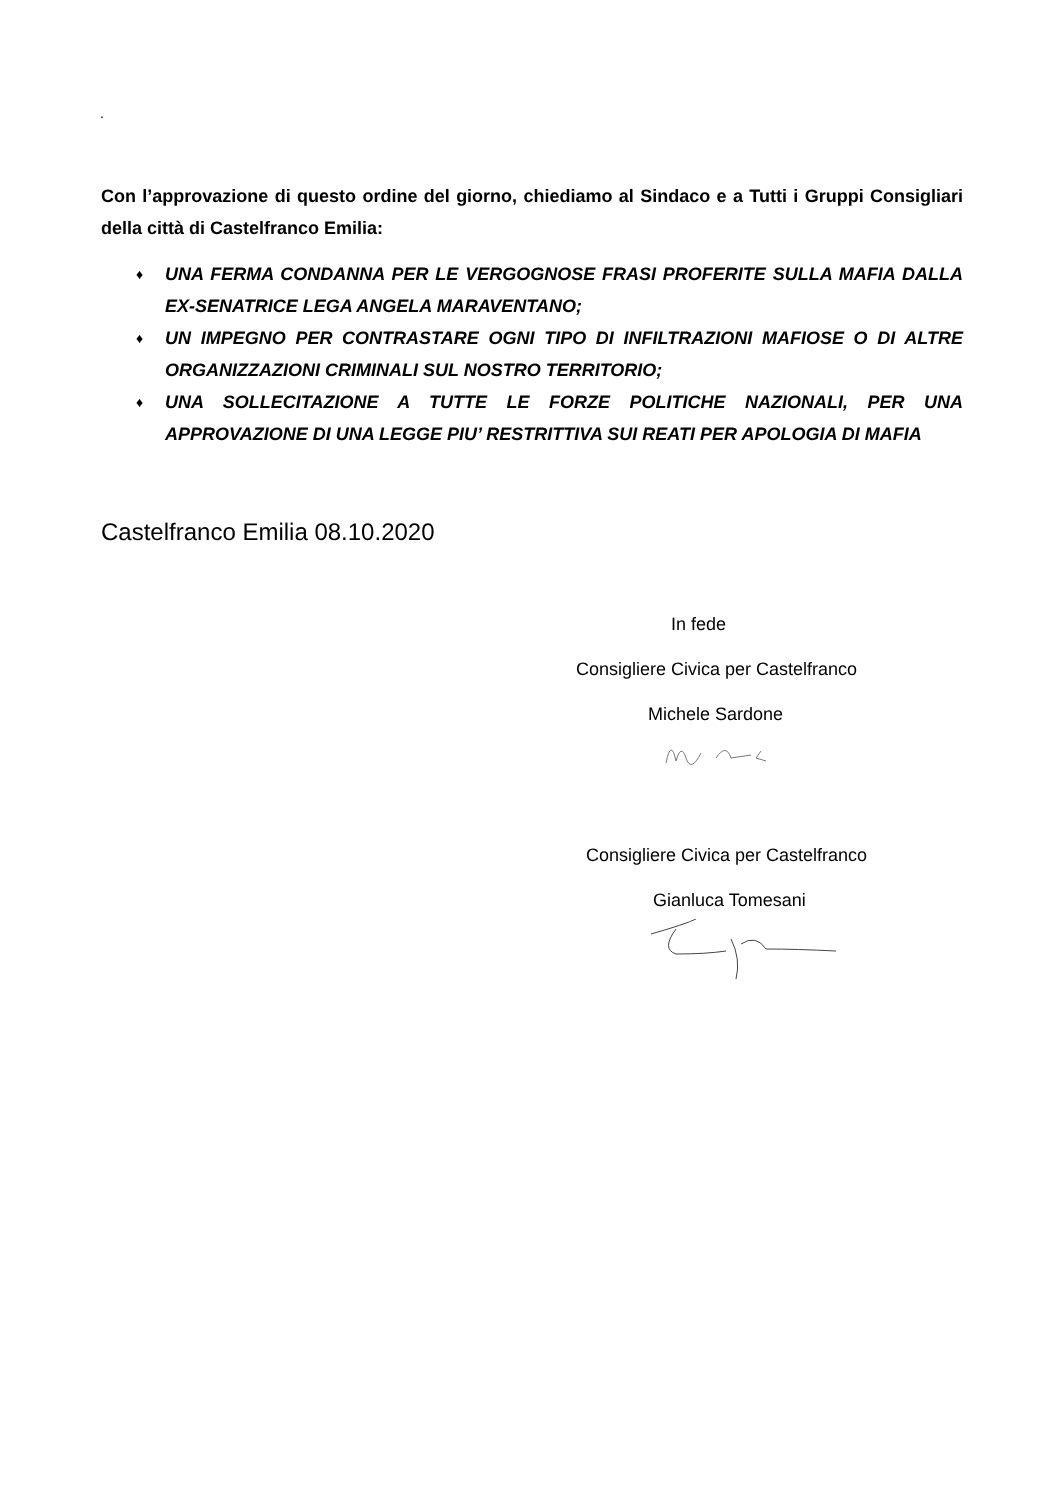.
Con l’approvazione di questo ordine del giorno, chiediamo al Sindaco e a Tutti i Gruppi Consigliari della città di Castelfranco Emilia:
♦ UNA FERMA CONDANNA PER LE VERGOGNOSE FRASI PROFERITE SULLA MAFIA DALLA EX-SENATRICE LEGA ANGELA MARAVENTANO;
♦ UN IMPEGNO PER CONTRASTARE OGNI TIPO DI INFILTRAZIONI MAFIOSE O DI ALTRE ORGANIZZAZIONI CRIMINALI SUL NOSTRO TERRITORIO;
♦ UNA SOLLECITAZIONE A TUTTE LE FORZE POLITICHE NAZIONALI, PER UNA APPROVAZIONE DI UNA LEGGE PIU’ RESTRITTIVA SUI REATI PER APOLOGIA DI MAFIA
Castelfranco Emilia 08.10.2020
In fede
Consigliere Civica per Castelfranco
Michele Sardone
Consigliere Civica per Castelfranco
Gianluca Tomesani